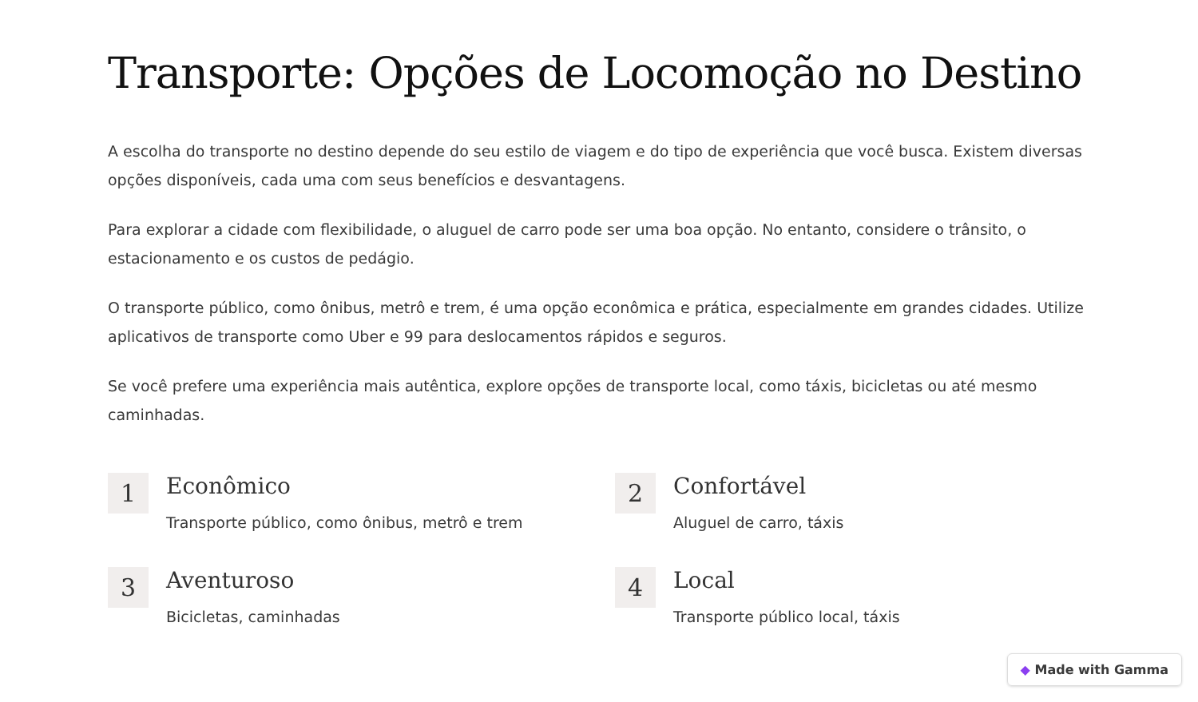Transporte: Opções de Locomoção no Destino
A escolha do transporte no destino depende do seu estilo de viagem e do tipo de experiência que você busca. Existem diversas opções disponíveis, cada uma com seus benefícios e desvantagens.
Para explorar a cidade com flexibilidade, o aluguel de carro pode ser uma boa opção. No entanto, considere o trânsito, o estacionamento e os custos de pedágio.
O transporte público, como ônibus, metrô e trem, é uma opção econômica e prática, especialmente em grandes cidades. Utilize aplicativos de transporte como Uber e 99 para deslocamentos rápidos e seguros.
Se você prefere uma experiência mais autêntica, explore opções de transporte local, como táxis, bicicletas ou até mesmo caminhadas.
1
Econômico
Transporte público, como ônibus, metrô e trem
2
Confortável
Aluguel de carro, táxis
3
Aventuroso
Bicicletas, caminhadas
4
Local
Transporte público local, táxis
◆ Made with Gamma